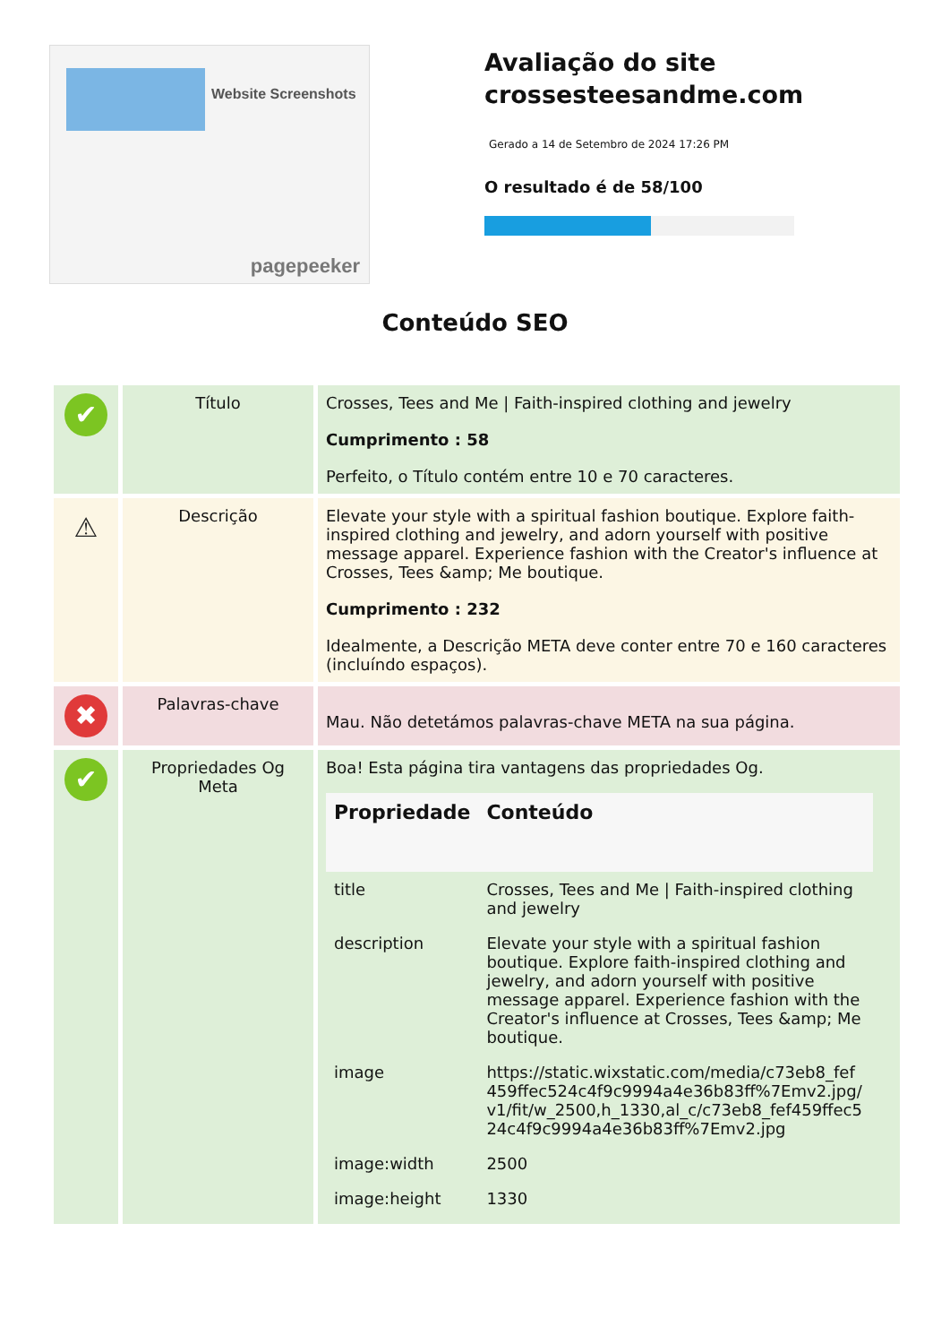Website Screenshots
pagepeeker
Avaliação do site crossesteesandme.com
Gerado a 14 de Setembro de 2024 17:26 PM
O resultado é de 58/100
Conteúdo SEO
| ✔ | Título | Crosses, Tees and Me / Faith-inspired clothing and jewelry Cumprimento : 58 Perfeito, o Título contém entre 10 e 70 caracteres. |
| ⚠ | Descrição | Elevate your style with a spiritual fashion boutique. Explore faith-inspired clothing and jewelry, and adorn yourself with positive message apparel. Experience fashion with the Creator's influence at Crosses, Tees &amp; Me boutique. Cumprimento : 232 Idealmente, a Descrição META deve conter entre 70 e 160 caracteres (incluíndo espaços). |
| ✖ | Palavras-chave | Mau. Não detetámos palavras-chave META na sua página. |
| ✔ | Propriedades Og Meta | Boa! Esta página tira vantagens das propriedades Og. / Propriedade / Conteúdo / / --- / --- / / title / Crosses, Tees and Me / Faith-inspired clothing and jewelry / / description / Elevate your style with a spiritual fashion boutique. Explore faith-inspired clothing and jewelry, and adorn yourself with positive message apparel. Experience fashion with the Creator's influence at Crosses, Tees &amp; Me boutique. / / image / https://static.wixstatic.com/media/c73eb8_fef459ffec524c4f9c9994a4e36b83ff%7Emv2.jpg/v1/fit/w_2500,h_1330,al_c/c73eb8_fef459ffec524c4f9c9994a4e36b83ff%7Emv2.jpg / / image:width / 2500 / / image:height / 1330 / |